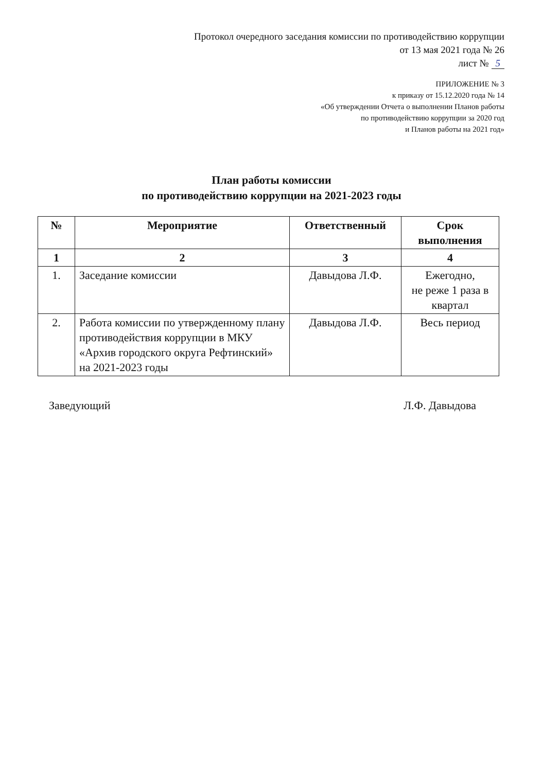Протокол очередного заседания комиссии по противодействию коррупции
от 13 мая 2021 года № 26
лист № 5
ПРИЛОЖЕНИЕ № 3
к приказу от 15.12.2020 года № 14
«Об утверждении Отчета о выполнении Планов работы
по противодействию коррупции за 2020 год
и Планов работы на 2021 год»
План работы комиссии
по противодействию коррупции на 2021-2023 годы
| № | Мероприятие | Ответственный | Срок выполнения |
| --- | --- | --- | --- |
| 1 | 2 | 3 | 4 |
| 1. | Заседание комиссии | Давыдова Л.Ф. | Ежегодно, не реже 1 раза в квартал |
| 2. | Работа комиссии по утвержденному плану противодействия коррупции в МКУ «Архив городского округа Рефтинский» на 2021-2023 годы | Давыдова Л.Ф. | Весь период |
Заведующий Л.Ф. Давыдова